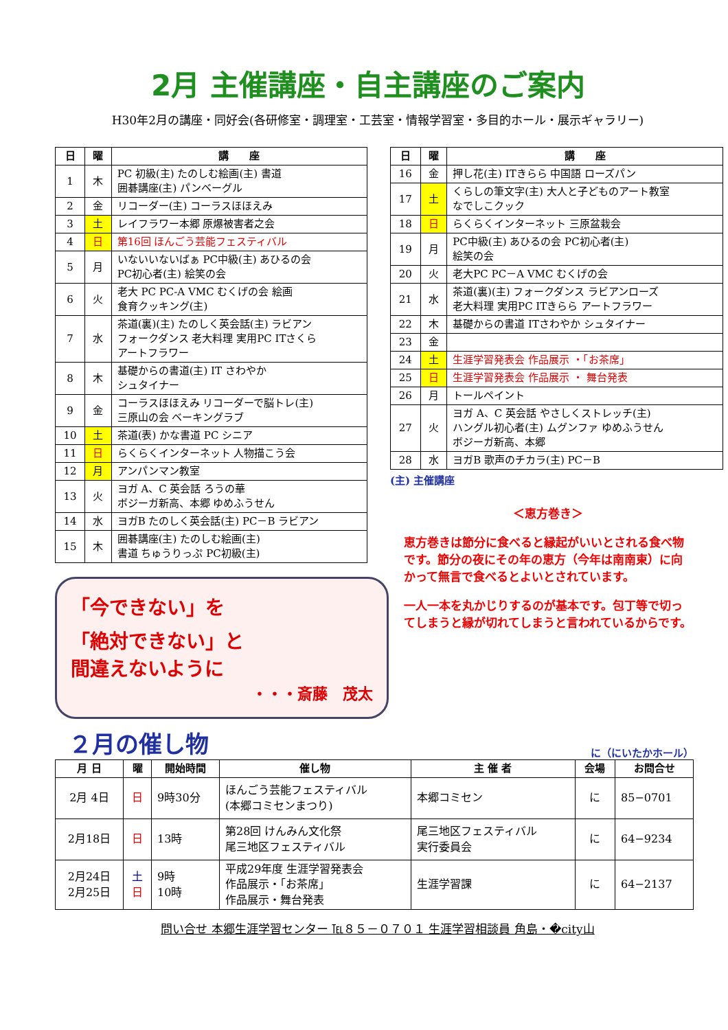2月 主催講座・自主講座のご案内
H30年2月の講座・同好会(各研修室・調理室・工芸室・情報学習室・多目的ホール・展示ギャラリー)
| 日 | 曜 | 講 座 |
| --- | --- | --- |
| 1 | 木 | PC 初級(主) たのしむ絵画(主) 書道 囲碁講座(主) パンベーグル |
| 2 | 金 | リコーダー(主) コーラスほほえみ |
| 3 | 土 | レイフラワー本郷 原爆被害者之会 |
| 4 | 日 | 第16回 ほんごう芸能フェスティバル |
| 5 | 月 | いないいないばぁ PC中級(主) あひるの会 PC初心者(主) 絵笑の会 |
| 6 | 火 | 老大 PC PC-A VMC むくげの会 絵画 食育クッキング(主) |
| 7 | 水 | 茶道(裏)(主) たのしく英会話(主) ラビアン フォークダンス 老大料理 実用PC ITさくら アートフラワー |
| 8 | 木 | 基礎からの書道(主) IT さわやか シュタイナー |
| 9 | 金 | コーラスほほえみ リコーダーで脳トレ(主) 三原山の会 ベーキングラブ |
| 10 | 土 | 茶道(表) かな書道 PC シニア |
| 11 | 日 | らくらくインターネット 人物描こう会 |
| 12 | 月 | アンパンマン教室 |
| 13 | 火 | ヨガ A、C 英会話 ろうの華 ボジーガ新高、本郷 ゆめふうせん |
| 14 | 水 | ヨガB たのしく英会話(主) PC－B ラビアン |
| 15 | 木 | 囲碁講座(主) たのしむ絵画(主) 書道 ちゅうりっぷ PC初級(主) |
「今できない」を
「絶対できない」と
間違えないように
・・・斎藤　茂太
| 日 | 曜 | 講 座 |
| --- | --- | --- |
| 16 | 金 | 押し花(主) ITきらら 中国語 ローズパン |
| 17 | 土 | くらしの筆文字(主) 大人と子どものアート教室 なでしこクック |
| 18 | 日 | らくらくインターネット 三原盆栽会 |
| 19 | 月 | PC中級(主) あひるの会 PC初心者(主) 絵笑の会 |
| 20 | 火 | 老大PC PC－A VMC むくげの会 |
| 21 | 水 | 茶道(裏)(主) フォークダンス ラビアンローズ 老大料理 実用PC ITきらら アートフラワー |
| 22 | 木 | 基礎からの書道 ITさわやか シュタイナー |
| 23 | 金 | |
| 24 | 土 | 生涯学習発表会 作品展示 ・「お茶席」 |
| 25 | 日 | 生涯学習発表会 作品展示 ・ 舞台発表 |
| 26 | 月 | トールペイント |
| 27 | 火 | ヨガ A、C 英会話 やさしくストレッチ(主) ハングル初心者(主) ムグンファ ゆめふうせん ボジーガ新高、本郷 |
| 28 | 水 | ヨガB 歌声のチカラ(主) PC－B |
(主) 主催講座
＜恵方巻き＞
恵方巻きは節分に食べると縁起がいいとされる食べ物です。節分の夜にその年の恵方（今年は南南東）に向かって無言で食べるとよいとされています。
一人一本を丸かじりするのが基本です。包丁等で切ってしまうと縁が切れてしまうと言われているからです。
２月の催し物
に（にいたかホール）
| 月 日 | 曜 | 開始時間 | 催し物 | 主 催 者 | 会場 | お問合せ |
| --- | --- | --- | --- | --- | --- | --- |
| 2月 4日 | 日 | 9時30分 | ほんごう芸能フェスティバル (本郷コミセンまつり) | 本郷コミセン | に | 85−0701 |
| 2月18日 | 日 | 13時 | 第28回 けんみん文化祭 尾三地区フェスティバル | 尾三地区フェスティバル 実行委員会 | に | 64−9234 |
| 2月24日 2月25日 | 土 日 | 9時 10時 | 平成29年度 生涯学習発表会 作品展示・「お茶席」 作品展示・舞台発表 | 生涯学習課 | に | 64−2137 |
問い合せ 本郷生涯学習センター ℡８５－０７０１ 生涯学習相談員 角島・�city山